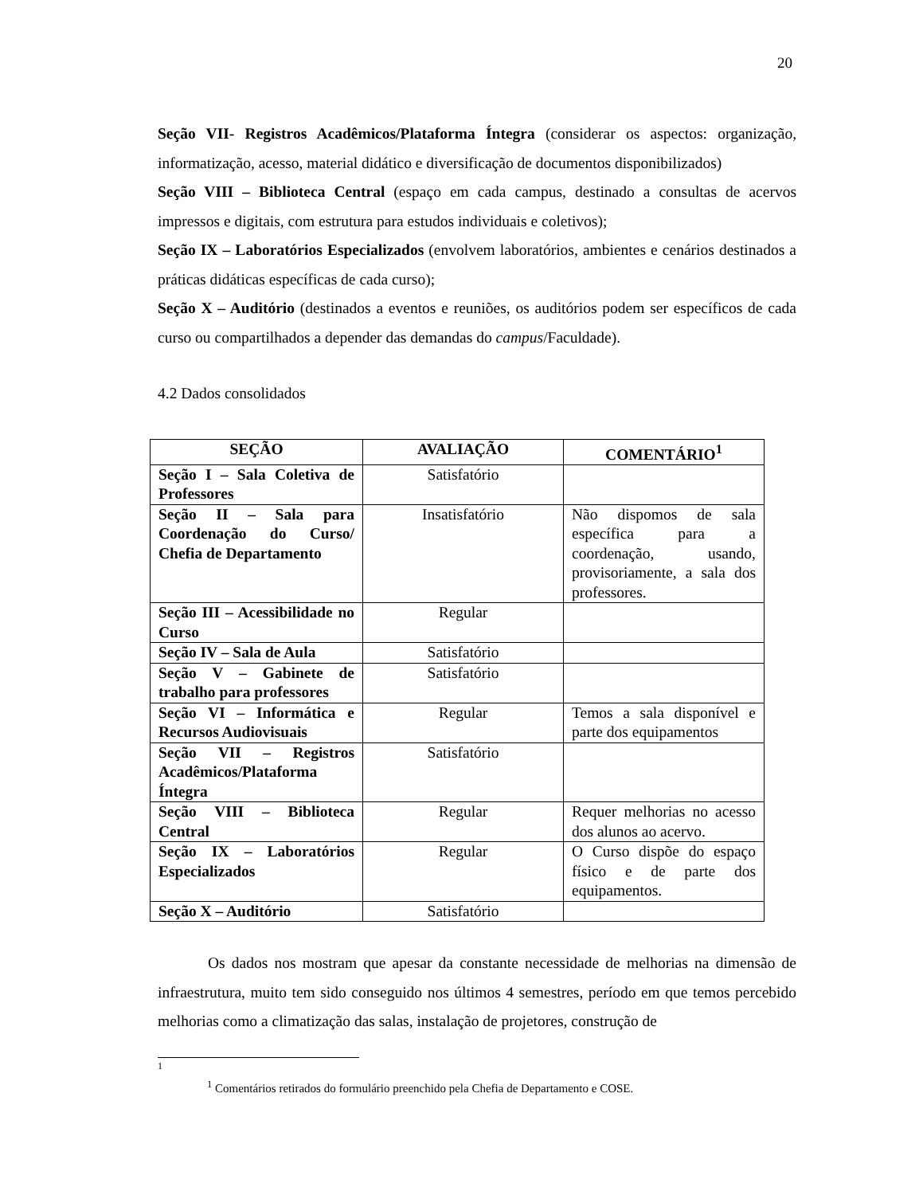20
Seção VII- Registros Acadêmicos/Plataforma Íntegra (considerar os aspectos: organização, informatização, acesso, material didático e diversificação de documentos disponibilizados)
Seção VIII – Biblioteca Central (espaço em cada campus, destinado a consultas de acervos impressos e digitais, com estrutura para estudos individuais e coletivos);
Seção IX – Laboratórios Especializados (envolvem laboratórios, ambientes e cenários destinados a práticas didáticas específicas de cada curso);
Seção X – Auditório (destinados a eventos e reuniões, os auditórios podem ser específicos de cada curso ou compartilhados a depender das demandas do campus/Faculdade).
4.2 Dados consolidados
| SEÇÃO | AVALIAÇÃO | COMENTÁRIO<sup>1</sup> |
| --- | --- | --- |
| Seção I – Sala Coletiva de Professores | Satisfatório | |
| Seção II – Sala para Coordenação do Curso/ Chefia de Departamento | Insatisfatório | Não dispomos de sala específica para a coordenação, usando, provisoriamente, a sala dos professores. |
| Seção III – Acessibilidade no Curso | Regular | |
| Seção IV – Sala de Aula | Satisfatório | |
| Seção V – Gabinete de trabalho para professores | Satisfatório | |
| Seção VI – Informática e Recursos Audiovisuais | Regular | Temos a sala disponível e parte dos equipamentos |
| Seção VII – Registros Acadêmicos/Plataforma Íntegra | Satisfatório | |
| Seção VIII – Biblioteca Central | Regular | Requer melhorias no acesso dos alunos ao acervo. |
| Seção IX – Laboratórios Especializados | Regular | O Curso dispõe do espaço físico e de parte dos equipamentos. |
| Seção X – Auditório | Satisfatório | |
Os dados nos mostram que apesar da constante necessidade de melhorias na dimensão de infraestrutura, muito tem sido conseguido nos últimos 4 semestres, período em que temos percebido melhorias como a climatização das salas, instalação de projetores, construção de
1
<sup>1</sup> Comentários retirados do formulário preenchido pela Chefia de Departamento e COSE.